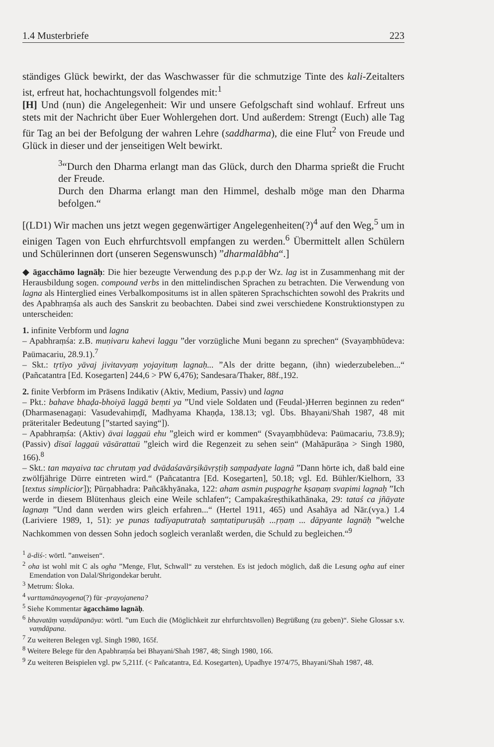1.4 Musterbriefe 223
ständiges Glück bewirkt, der das Waschwasser für die schmutzige Tinte des kali-Zeitalters ist, erfreut hat, hochachtungsvoll folgendes mit:<sup>1</sup>
[H] Und (nun) die Angelegenheit: Wir und unsere Gefolgschaft sind wohlauf. Erfreut uns stets mit der Nachricht über Euer Wohlergehen dort. Und außerdem: Strengt (Euch) alle Tag für Tag an bei der Befolgung der wahren Lehre (saddharma), die eine Flut<sup>2</sup> von Freude und Glück in dieser und der jenseitigen Welt bewirkt.
<sup>3</sup> “Durch den Dharma erlangt man das Glück, durch den Dharma sprießt die Frucht der Freude.
Durch den Dharma erlangt man den Himmel, deshalb möge man den Dharma befolgen.“
[(LD1) Wir machen uns jetzt wegen gegenwärtiger Angelegenheiten(?)<sup>4</sup> auf den Weg,<sup>5</sup> um in einigen Tagen von Euch ehrfurchtsvoll empfangen zu werden.<sup>6</sup> Übermittelt allen Schülern und Schülerinnen dort (unseren Segenswunsch) ”dharmalābha“.]
◆ āgacchāmo lagnāḥ: Die hier bezeugte Verwendung des p.p.p der Wz. lag ist in Zusammenhang mit der Herausbildung sogen. compound verbs in den mittelindischen Sprachen zu betrachten. Die Verwendung von lagna als Hinterglied eines Verbalkompositums ist in allen späteren Sprachschichten sowohl des Prakrits und des Apabhraṃśa als auch des Sanskrit zu beobachten. Dabei sind zwei verschiedene Konstruktionstypen zu unterscheiden:
1. infinite Verbform und lagna
– Apabhraṃśa: z.B. muṇivaru kahevi laggu ”der vorzügliche Muni begann zu sprechen“ (Svayaṃbhūdeva: Paümacariu, 28.9.1).<sup>7</sup>
– Skt.: tṛtīyo yāvaj jivitavyaṃ yojayituṃ lagnaḥ... ”Als der dritte begann, (ihn) wiederzubeleben...“ (Pañcatantra [Ed. Kosegarten] 244,6 > PW 6,476); Sandesara/Thaker, 88f.,192.
2. finite Verbform im Präsens Indikativ (Aktiv, Medium, Passiv) und lagna
– Pkt.: bahave bhaḍa-bhoiyā laggā beṃti ya ”Und viele Soldaten und (Feudal-)Herren beginnen zu reden“ (Dharmasenagaṇi: Vasudevahiṃḍī, Madhyama Khaṇḍa, 138.13; vgl. Übs. Bhayani/Shah 1987, 48 mit präteritaler Bedeutung [”started saying“]).
– Apabhraṃśa: (Aktiv) āvai laggaü ehu ”gleich wird er kommen“ (Svayaṃbhūdeva: Paümacariu, 73.8.9); (Passiv) dīsaï laggaü vāsārattaü ”gleich wird die Regenzeit zu sehen sein“ (Mahāpurāṇa > Singh 1980, 166).<sup>8</sup>
– Skt.: tan mayaiva tac chrutaṃ yad dvādaśavārṣikāvṛṣṭiḥ saṃpadyate lagnā ”Dann hörte ich, daß bald eine zwölfjährige Dürre eintreten wird.“ (Pañcatantra [Ed. Kosegarten], 50.18; vgl. Ed. Bühler/Kielhorn, 33 [textus simplicior]); Pūrṇabhadra: Pañcākhyānaka, 122: aham asmin puṣpagṛhe kṣaṇaṃ svapimi lagnaḥ ”Ich werde in diesem Blütenhaus gleich eine Weile schlafen“; Campakaśreṣthikathānaka, 29: tataś ca jñāyate lagnaṃ ”Und dann werden wirs gleich erfahren...“ (Hertel 1911, 465) und Asahāya ad Nār.(vya.) 1.4 (Lariviere 1989, 1, 51): ye punas tadīyaputrataḥ saṃtatipuruṣāḥ ...ṛṇaṃ ... dāpyante lagnāḥ ”welche Nachkommen von dessen Sohn jedoch sogleich veranlaßt werden, die Schuld zu begleichen.“<sup>9</sup>
<sup>1</sup> ā-diś-: wörtl. ”anweisen“.
<sup>2</sup> oha ist wohl mit C als ogha ”Menge, Flut, Schwall“ zu verstehen. Es ist jedoch möglich, daß die Lesung ogha auf einer Emendation von Dalal/Shrigondekar beruht.
<sup>3</sup> Metrum: Śloka.
<sup>4</sup> varttamānayogena(?) für -prayojanena?
<sup>5</sup> Siehe Kommentar āgacchāmo lagnāḥ.
<sup>6</sup> bhavatāṃ vaṃdāpanāya: wörtl. ”um Euch die (Möglichkeit zur ehrfurchtsvollen) Begrüßung (zu geben)“. Siehe Glossar s.v. vaṃdāpana.
<sup>7</sup> Zu weiteren Belegen vgl. Singh 1980, 165f.
<sup>8</sup> Weitere Belege für den Apabhraṃśa bei Bhayani/Shah 1987, 48; Singh 1980, 166.
<sup>9</sup> Zu weiteren Beispielen vgl. pw 5,211f. (< Pañcatantra, Ed. Kosegarten), Upadhye 1974/75, Bhayani/Shah 1987, 48.